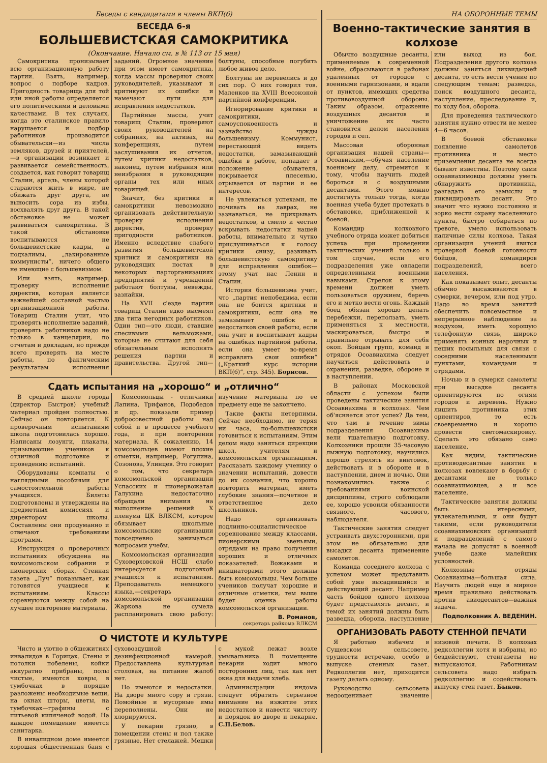Беседы с кандидатами в члены ВКП(б)
БЕСЕДА 6-я
БОЛЬШЕВИСТСКАЯ САМОКРИТИКА
(Окончание. Начало см. в № 113 от 15 мая)
Самокритика пронизывает всю организационную работу партии. Взять, например, вопрос о подборе кадров. Пригодность товарища для той или иной работы определяется его политическими и деловыми качествами. В тех случаях, когда это сталинское правило нарушается и подбор работников производится обывательски—из числа земляков, друзей и приятелей,—в организации возникает и развивается семейственность, создается, как говорит товарищ Сталин, артель, члены которой стараются жить в мире, не обижать друг друга, не выносить сора из избы, восхвалять друг друга. В такой обстановке не может развиваться самокритика. В такой обстановке воспитываются не большевистские кадры, а подхалимы, „лакированные коммунисты“, ничего общего не имеющие с большевизмом.
Или взять, например, проверку исполнения директив, которая является важнейшей составной частью организационной работы. Товарищ Сталин учит, что проверять исполнение заданий, проверять работников надо не только в канцелярии, по отчетам и докладам, но прежде всего проверять на месте работы, по фактическим результатам исполнения заданий. Огромное значение при этом имеет самокритика, когда массы проверяют своих руководителей, указывают и критикуют их ошибки и намечают пути для исправления недостатков.
Партийные массы, учит товарищ Сталин, проверяют своих руководителей на собраниях, на активах, на конференциях, путем заслушивания их отчетов, путем критики недостатков, наконец, путем избрания или неизбрания в руководящие органы тех или иных товарищей.
Значит, без критики и самокритики невозможно организовать действительную проверку исполнения директив, проверку пригодности работников. Именно вследствие слабого развития большевистской критики и самокритики на руководящих постах в некоторых парторганизациях предприятий и учреждений работают болтуны, невежды, зазнайки.
На XVII с'езде партии товарищ Сталин едко высмеял два типа негодных работников. Один тип—это люди, ставшие спесивыми вельможами, которые не считают для себя обязательным исполнять решения партии и правительства. Другой тип—болтуны, способные погубить любое живое дело.
Болтуны не перевелись и до сих пор. О них говорил тов. Маленков на XVIII Всесоюзной партийной конференции.
Игнорирование критики и самокритики, самоуспокоенность и зазнайство чужды большевизму. Коммунист, перестающий видеть недостатки, замазывающий ошибки в работе, попадает в положение обывателя, покрывается плесенью, отрывается от партии и ее интересов.
Не увлекаться успехами, не почивать на лаврах, не зазнаваться, не прикрывать недостатков, а смело и честно вскрывать недостатки нашей работы, внимательно и чутко прислушиваться к голосу критики снизу, развивать большевистскую самокритику для исправления ошибок—этому учат нас Ленин и Сталин.
История большевизма учит, что „партия непобедима, если она не боится критики и самокритики, если она не замазывает ошибок и недостатков своей работы, если она учит и воспитывает кадры на ошибках партийной работы, если она умеет во-время исправлять свои ошибки“ („Краткий курс истории ВКП(б)“, стр. 345). Борисов.
Сдать испытания на „хорошо“ и „отлично“
В средней школе города (директор Быстров) учебный материал пройден полностью. Сейчас он повторяется. К проверочным испытаниям школа подготовилась хорошо. Написаны лозунги, плакаты, призывающие учеников к отличной подготовке и проведению испытаний.
Оборудованы комнаты с наглядными пособиями для самостоятельной работы учащихся. Билеты подготовлены и утверждены на предметных комиссиях и директором школы. Составлены они продуманно и отвечают требованиям программ.
Инструкция о проверочных испытаниях обсуждена на комсомольском собрании и пионерских сборах. Стенная газета „Луч“ показывает, как готовятся учащиеся к испытаниям. Классы соревнуются между собой на лучшее повторение материала.
Комсомольцы - отличники Лапина, Трифанов, Подобедов и др. показали пример добросовестной работы над собой и в процессе учебного года, и при повторении материала. К сожалению, 14 комсомольцев имеют плохие отметки, например, Рогулина, Созонова, Улинцев. Это говорит о том, что секретарь комсомольской организации Успасских и пионервожатая Галухина недостаточно обращали внимания на выполнение решений X пленума ЦК ВЛКСМ, которое обязывает школьные комсомольские организации повседневно заниматься вопросами учебы.
Комсомольская организация Суховерховской НСШ слабо интересуется подготовкой учащихся к испытаниям. Преподаватель немецкого языка,—секретарь комсомольской организации Жаркова не сумела распланировать свою работу: изучение материала по ее предмету еще не закончено.
Такие факты нетерпимы. Сейчас необходимо, не теряя ни часа, по-большевистски готовиться к испытаниям. Этим делом надо заняться дирекции школ, учителям и комсомольским организациям. Рассказать каждому ученику о значении испытаний, довести до их сознания, что хорошо повторить материал, иметь глубокие знания—почетное и ответственное дело школьников.
Надо организовать подлинно-социалистическое соревнование между классами, пионерскими звеньями, отрядами на право получения хороших и отличных показателей. Вожаками и инициаторами этого должны быть комсомольцы. Чем больше учеников получат хорошие и отличные отметки, тем выше будет оценка работы комсомольской организации.
В. Романов,
секретарь райкома ВЛКСМ
О ЧИСТОТЕ И КУЛЬТУРЕ
Чисто и уютно в общежитиях инвалидов в Горицах. Стены и потолки побелены, койки аккуратно прибраны, полы чистые, имеются ковры, в тумбочках в порядке разложены необходимые вещи, на окнах шторы, цветы, на тумбочках—графины с питьевой кипяченой водой. На каждое помещение имеется санитарка.
В инвалидном доме имеется хорошая общественная баня с суховоздушной дезинфекционной камерой. Предоставлена культурная столовая, на питание жалоб нет.
Но имеются и недостатки. На дворе много сору и грязи. Помойные и мусорные ямы переполнены. Они не хлорируются.
У пекарни грязно, в помещении стены и пол также грязные. Нет стелажей. Мешки с мукой лежат возле умывальника. В помещение пекарни ходит много посторонних лиц, так как нет окна для выдачи хлеба.
Администрации индома следует обратить серьезное внимание на изжитие этих недостатков и навести чистоту и порядок во дворе и пекарне. С.П.Белов.
НА ОБОРОННЫЕ ТЕМЫ
Военно-тактические занятия в колхозе
Обычно воздушные десанты, применяемые в современной войне, сбрасываются в районах удаленных от городов с военными гарнизонами, и вдали от пунктов, имеющих средства противовоздушной обороны. Таким образом, отражение воздушных десантов и уничтожение их часто становится делом населения городов и сел.
Массовая оборонная организация нашей страны—Осоавиахим,—обучая население военному делу, стремится к тому, чтобы научить людей бороться и с воздушными десантами. Этого можно достигнуть только тогда, когда военная учеба будет протекать в обстановке, приближенной к боевой.
Командир колхозного учебного отряда может добиться успеха при проведении тактических учений только в том случае, если его подразделения уже овладели определенными военными навыками. Стрелок к этому времени должен уметь пользоваться оружием, беречь его и метко вести огонь. Каждый боец обязан хорошо делать перебежки, переползать, уметь применяться к местности, маскироваться, быстро и правильно отрывать для себя окоп. Бойцам групп, команд и отрядов Осоавиахима следует научиться действовать в охранении, разведке, обороне и в наступлении.
В районах Московской области с успехом были проведены тактические занятия Осоавиахима в колхозах. Чем об'ясняется этот успех? Да тем, что там в течение зимы подразделения Осоавиахима вели тщательную подготовку. Колхозники прошли 35-часовую лыжную подготовку, научились хорошо стрелять из винтовок, действовать и в обороне и в наступлении, днем и ночью. Они познакомились также с требованиями воинской дисциплины, строго соблюдали ее, хорошо усвоили обязанности связного, часового, наблюдателя.
Тактические занятия следует устраивать двухсторонними, при этом не обязательно для высадки десанта применение самолетов.
Команда соседнего колхоза с успехом может представить собой уже высадившийся и действующий десант. Например часть бойцов одного колхоза будет представлять десант, и темой их занятий должны быть разведка, оборона, наступление или выход из боя. Подразделения другого колхоза должны заняться ликвидацией десанта, то есть вести учение по следующим темам: разведка, поиск воздушного десанта, наступление, преследование и, по ходу боя, оборона.
Для проведения тактического занятия нужно отвести не менее 4—6 часов.
В боевой обстановке появление самолетов противника и место приземления десанта не всегда бывают известны. Поэтому сами осоавиахимовцы должны уметь обнаружить противника, разгадать его замыслы и ликвидировать десант. Это значит что нужно постоянно и зорко нести охрану населенного пункта, быстро собираться по тревоге, умело использовать наличные силы колхоза. Такая организация учений явится проверкой боевой готовности бойцов, командиров подразделений, всего населения.
Как показывает опыт, десанты обычно высаживаются в сумерки, вечером, или под утро. Надо во время занятий обеспечить повсеместное и непрерывное наблюдение за воздухом, иметь хорошую телефонную связь, широко применять конных нарочных и пеших посыльных для связи с соседними населенными пунктами, командами и отрядами.
Ночью и в сумерки самолеты при высадке десанта ориентируются по огням городов и деревень. Нужно лишить противника этих ориентиров, то есть своевременно и хорошо провести светомаскировку. Сделать это обязано само население.
Как видим, тактические противодесантные занятия в колхозах вовлекают в борьбу с десантами не только осоавиахимовцев, а и все население.
Тактические занятия должны быть итересными, увлекательными, и они будут такими, если руководители осоавиахимовских организаций и подразделений с самого начала не допустят в военной учебе даже малейших условностей.
Колхозные отряды Осоавиахима—большая сила. Научить людей еще в мирное время правильно действовать против авиодесантов—важная задача.
Подполковник А. ВЕДЕНИН.
ОРГАНИЗОВАТЬ РАБОТУ СТЕННОЙ ПЕЧАТИ
Я работаю избачем в Сущевском сельсовете, трудности встречаю, особо в выпуске стенных газет. Редколлегии нет, приходится газету делать одному.
Руководство сельсовета недооценивает значение низовой печати. В колхозах редколлегии хотя и избраны, но бездействуют, стенгазеты не выпускаются. Работникам сельсовета надо избрать редколлегию и содействовать выпуску стен газет. Быков.